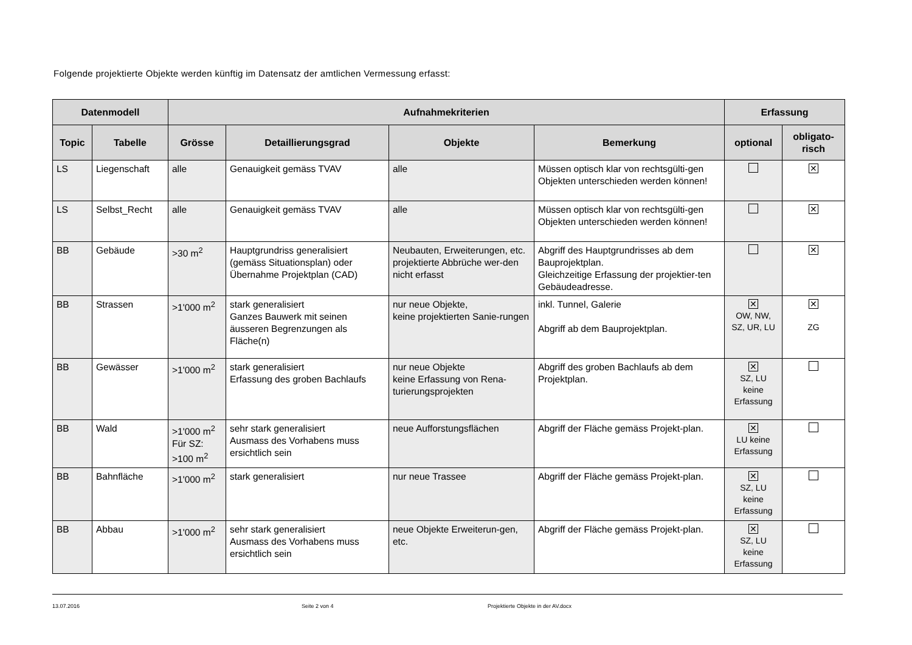Folgende projektierte Objekte werden künftig im Datensatz der amtlichen Vermessung erfasst:
| Datenmodell | | Aufnahmekriterien | | | | Erfassung | |
| --- | --- | --- | --- | --- | --- | --- | --- |
| Topic | Tabelle | Grösse | Detaillierungsgrad | Objekte | Bemerkung | optional | obligato- risch |
| LS | Liegenschaft | alle | Genauigkeit gemäss TVAV | alle | Müssen optisch klar von rechtsgülti-gen Objekten unterschieden werden können! | | ✕ |
| LS | Selbst_Recht | alle | Genauigkeit gemäss TVAV | alle | Müssen optisch klar von rechtsgülti-gen Objekten unterschieden werden können! | | ✕ |
| BB | Gebäude | >30 m<sup>2</sup> | Hauptgrundriss generalisiert (gemäss Situationsplan) oder Übernahme Projektplan (CAD) | Neubauten, Erweiterungen, etc. projektierte Abbrüche wer-den nicht erfasst | Abgriff des Hauptgrundrisses ab dem Bauprojektplan. Gleichzeitige Erfassung der projektier-ten Gebäudeadresse. | | ✕ |
| BB | Strassen | >1'000 m<sup>2</sup> | stark generalisiert Ganzes Bauwerk mit seinen äusseren Begrenzungen als Fläche(n) | nur neue Objekte, keine projektierten Sanie-rungen | inkl. Tunnel, Galerie Abgriff ab dem Bauprojektplan. | ✕ OW, NW, SZ, UR, LU | ✕ ZG |
| BB | Gewässer | >1'000 m<sup>2</sup> | stark generalisiert Erfassung des groben Bachlaufs | nur neue Objekte keine Erfassung von Rena-turierungsprojekten | Abgriff des groben Bachlaufs ab dem Projektplan. | ✕ SZ, LU keine Erfassung | |
| BB | Wald | >1'000 m<sup>2</sup> Für SZ: >100 m<sup>2</sup> | sehr stark generalisiert Ausmass des Vorhabens muss ersichtlich sein | neue Aufforstungsflächen | Abgriff der Fläche gemäss Projekt-plan. | ✕ LU keine Erfassung | |
| BB | Bahnfläche | >1'000 m<sup>2</sup> | stark generalisiert | nur neue Trassee | Abgriff der Fläche gemäss Projekt-plan. | ✕ SZ, LU keine Erfassung | |
| BB | Abbau | >1'000 m<sup>2</sup> | sehr stark generalisiert Ausmass des Vorhabens muss ersichtlich sein | neue Objekte Erweiterun-gen, etc. | Abgriff der Fläche gemäss Projekt-plan. | ✕ SZ, LU keine Erfassung | |
13.07.2016 Seite 2 von 4 Projektierte Objekte in der AV.docx